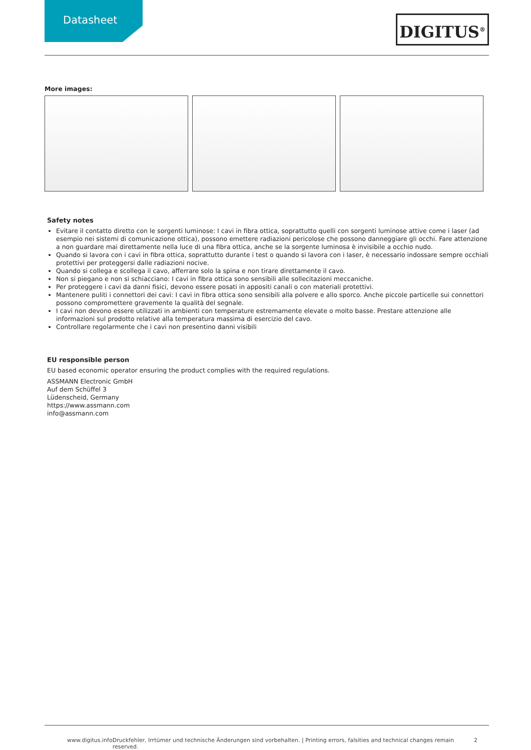Datasheet
DIGITUS<sup>®</sup>
More images:
Safety notes
Evitare il contatto diretto con le sorgenti luminose: I cavi in fibra ottica, soprattutto quelli con sorgenti luminose attive come i laser (ad esempio nei sistemi di comunicazione ottica), possono emettere radiazioni pericolose che possono danneggiare gli occhi. Fare attenzione a non guardare mai direttamente nella luce di una fibra ottica, anche se la sorgente luminosa è invisibile a occhio nudo.
Quando si lavora con i cavi in fibra ottica, soprattutto durante i test o quando si lavora con i laser, è necessario indossare sempre occhiali protettivi per proteggersi dalle radiazioni nocive.
Quando si collega e scollega il cavo, afferrare solo la spina e non tirare direttamente il cavo.
Non si piegano e non si schiacciano: I cavi in fibra ottica sono sensibili alle sollecitazioni meccaniche.
Per proteggere i cavi da danni fisici, devono essere posati in appositi canali o con materiali protettivi.
Mantenere puliti i connettori dei cavi: I cavi in fibra ottica sono sensibili alla polvere e allo sporco. Anche piccole particelle sui connettori possono compromettere gravemente la qualità del segnale.
I cavi non devono essere utilizzati in ambienti con temperature estremamente elevate o molto basse. Prestare attenzione alle informazioni sul prodotto relative alla temperatura massima di esercizio del cavo.
Controllare regolarmente che i cavi non presentino danni visibili
EU responsible person
EU based economic operator ensuring the product complies with the required regulations.
ASSMANN Electronic GmbH
Auf dem Schüffel 3
Lüdenscheid, Germany
https://www.assmann.com
info@assmann.com
www.digitus.info Druckfehler, Irrtümer und technische Änderungen sind vorbehalten. | Printing errors, falsities and technical changes remain reserved. 2